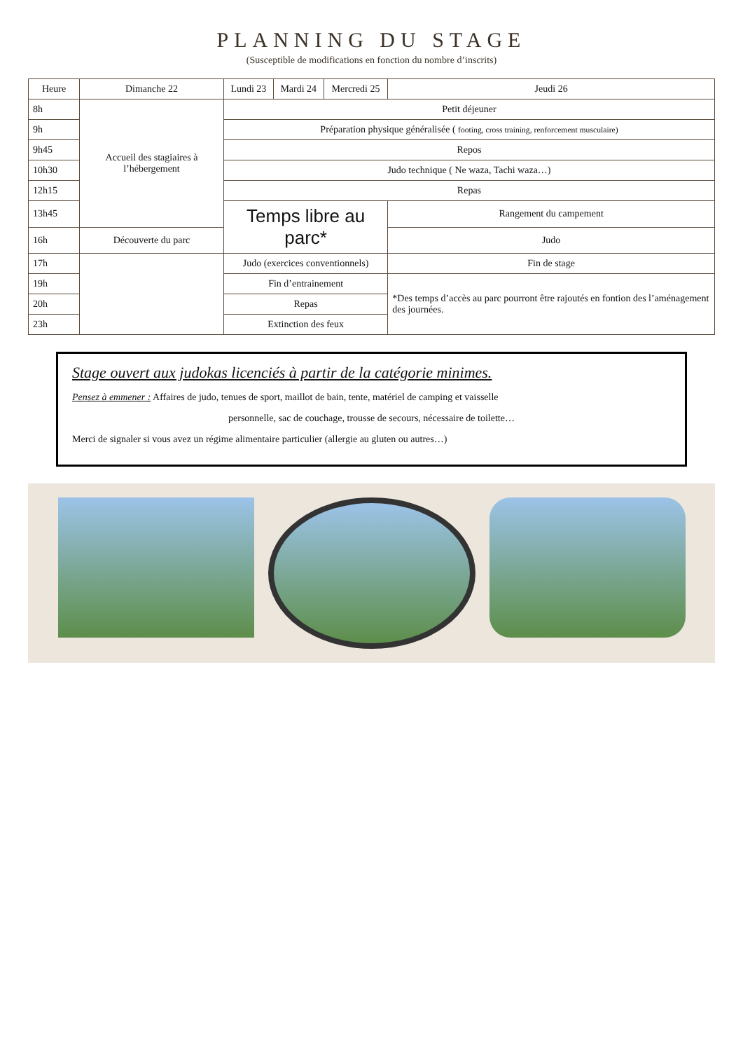PLANNING DU STAGE
(Susceptible de modifications en fonction du nombre d’inscrits)
| Heure | Dimanche 22 | Lundi 23 | Mardi 24 | Mercredi 25 | Jeudi 26 |
| --- | --- | --- | --- | --- | --- |
| 8h | Accueil des stagiaires à l’hébergement | Petit déjeuner | | | |
| 9h | | Préparation physique généralisée ( footing, cross training, renforcement musculaire) | | | |
| 9h45 | | Repos | | | |
| 10h30 | | Judo technique ( Ne waza, Tachi waza…) | | | |
| 12h15 | | Repas | | | |
| 13h45 | | Temps libre au parc* | | | Rangement du campement |
| 16h | Découverte du parc | | | | Judo |
| 17h | | Judo (exercices conventionnels) | | | Fin de stage |
| 19h | | Fin d’entrainement | | | *Des temps d’accès au parc pourront être rajoutés en fontion des l’aménagement des journées. |
| 20h | | Repas | | | |
| 23h | | Extinction des feux | | | |
Stage ouvert aux judokas licenciés à partir de la catégorie minimes.
Pensez à emmener : Affaires de judo, tenues de sport, maillot de bain, tente, matériel de camping et vaisselle
personnelle, sac de couchage, trousse de secours, nécessaire de toilette…
Merci de signaler si vous avez un régime alimentaire particulier (allergie au gluten ou autres…)